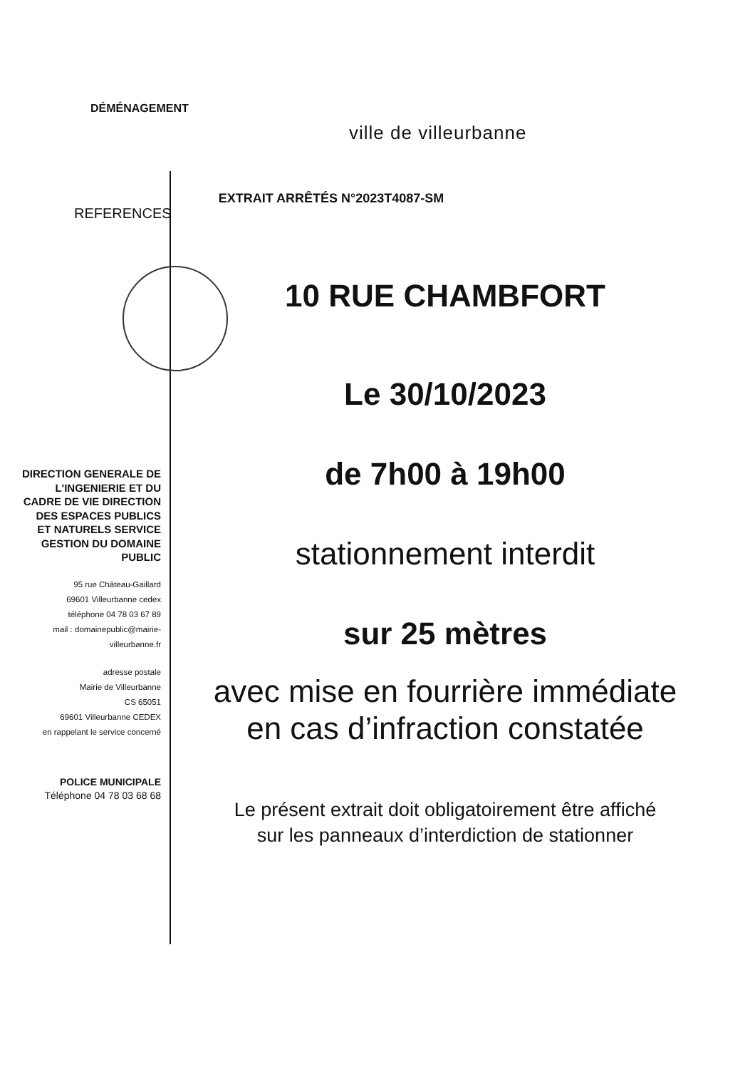DÉMÉNAGEMENT
ville de villeurbanne
REFERENCES EXTRAIT ARRÊTÉS N°2023T4087-SM
10 RUE CHAMBFORT
Le 30/10/2023
de 7h00 à 19h00
stationnement interdit
sur 25 mètres
avec mise en fourrière immédiate
en cas d’infraction constatée
Le présent extrait doit obligatoirement être affiché
sur les panneaux d’interdiction de stationner
DIRECTION GENERALE DE L'INGENIERIE ET DU CADRE DE VIE DIRECTION DES ESPACES PUBLICS ET NATURELS SERVICE GESTION DU DOMAINE PUBLIC
95 rue Château-Gaillard
69601 Villeurbanne cedex
téléphone 04 78 03 67 89
mail : domainepublic@mairie-villeurbanne.fr
adresse postale
Mairie de Villeurbanne
CS 65051
69601 Villeurbanne CEDEX
en rappelant le service concerné
POLICE MUNICIPALE
Téléphone 04 78 03 68 68